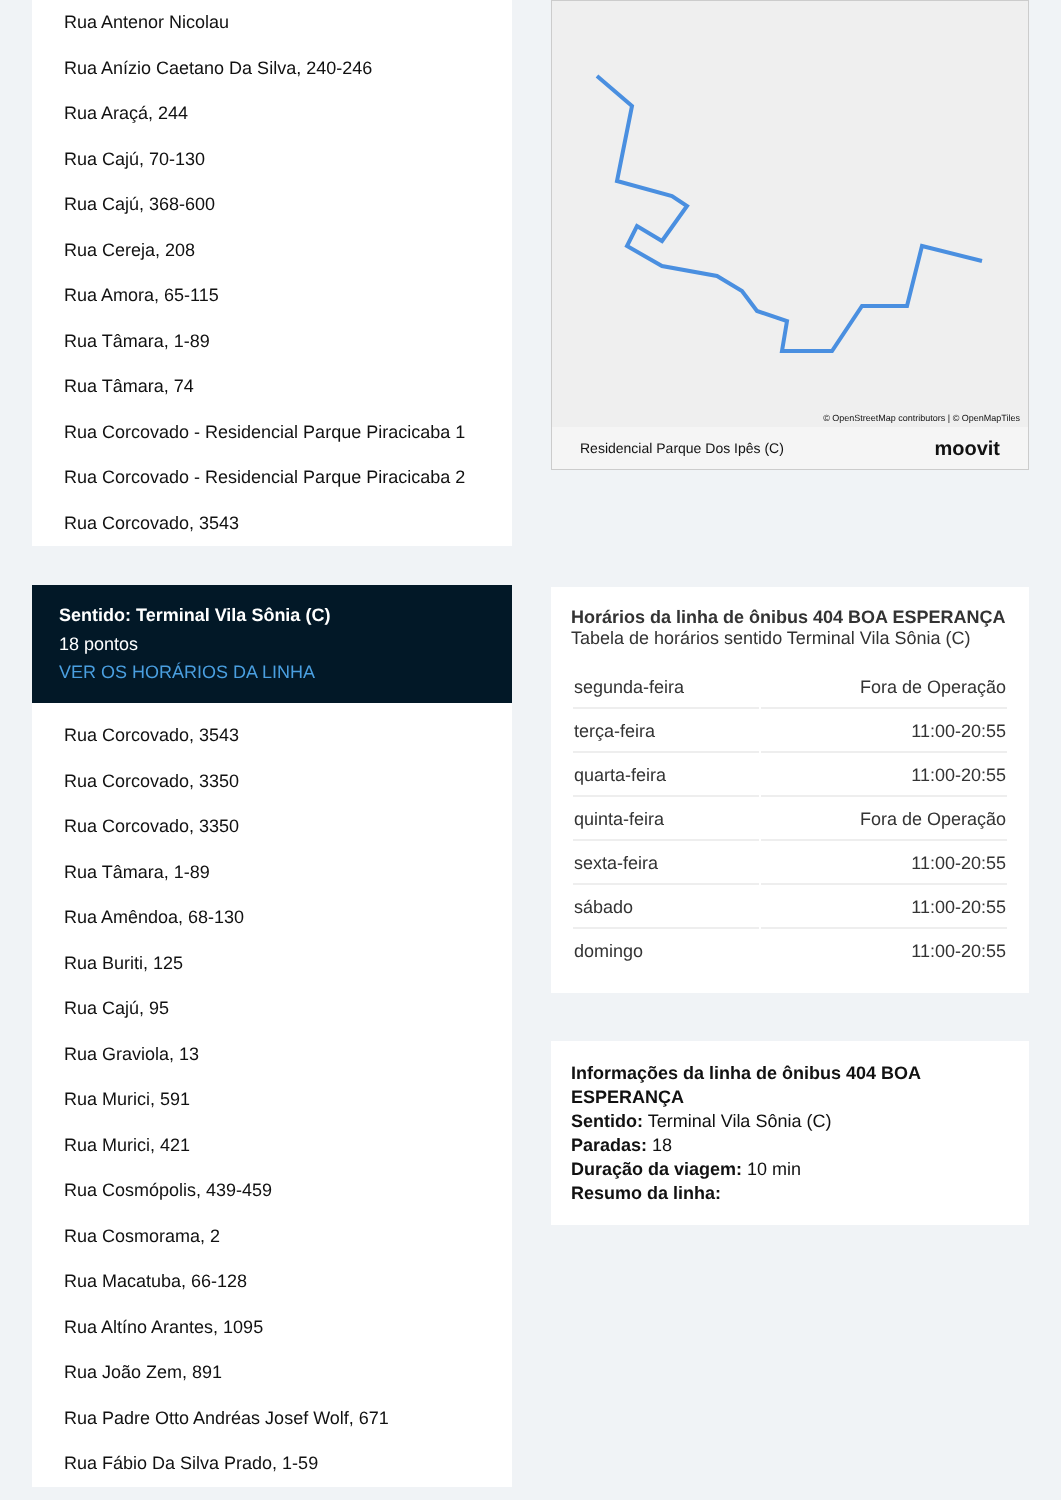Rua Antenor Nicolau
Rua Anízio Caetano Da Silva, 240-246
Rua Araçá, 244
Rua Cajú, 70-130
Rua Cajú, 368-600
Rua Cereja, 208
Rua Amora, 65-115
Rua Tâmara, 1-89
Rua Tâmara, 74
Rua Corcovado - Residencial Parque Piracicaba 1
Rua Corcovado - Residencial Parque Piracicaba 2
Rua Corcovado, 3543
Sentido: Terminal Vila Sônia (C)
18 pontos
VER OS HORÁRIOS DA LINHA
Rua Corcovado, 3543
Rua Corcovado, 3350
Rua Corcovado, 3350
Rua Tâmara, 1-89
Rua Amêndoa, 68-130
Rua Buriti, 125
Rua Cajú, 95
Rua Graviola, 13
Rua Murici, 591
Rua Murici, 421
Rua Cosmópolis, 439-459
Rua Cosmorama, 2
Rua Macatuba, 66-128
Rua Altíno Arantes, 1095
Rua João Zem, 891
Rua Padre Otto Andréas Josef Wolf, 671
Rua Fábio Da Silva Prado, 1-59
© OpenStreetMap contributors | © OpenMapTiles
Residencial Parque Dos Ipês (C) moovit
Horários da linha de ônibus 404 BOA ESPERANÇA
Tabela de horários sentido Terminal Vila Sônia (C)
| segunda-feira | Fora de Operação |
| terça-feira | 11:00-20:55 |
| quarta-feira | 11:00-20:55 |
| quinta-feira | Fora de Operação |
| sexta-feira | 11:00-20:55 |
| sábado | 11:00-20:55 |
| domingo | 11:00-20:55 |
Informações da linha de ônibus 404 BOA ESPERANÇA
Sentido: Terminal Vila Sônia (C)
Paradas: 18
Duração da viagem: 10 min
Resumo da linha: